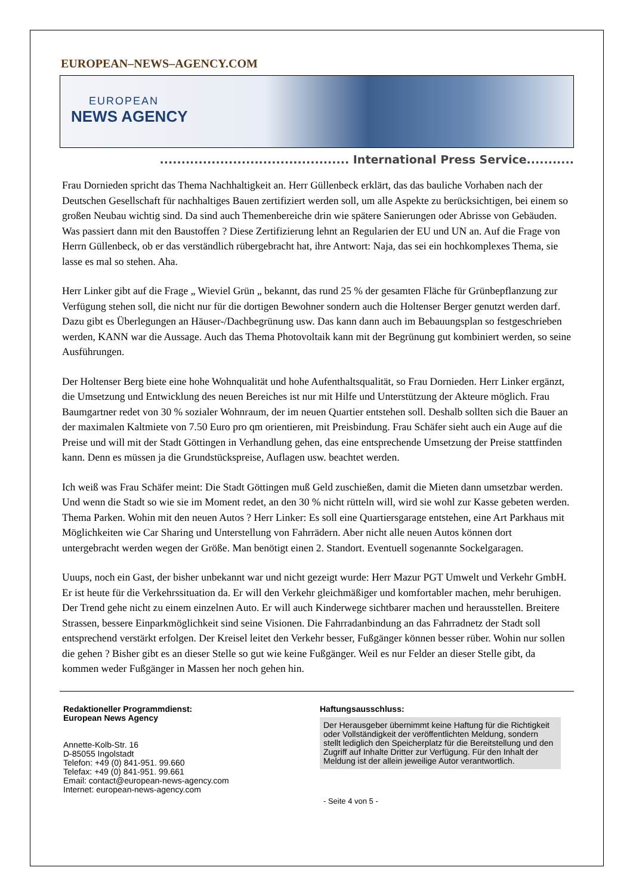EUROPEAN–NEWS–AGENCY.COM
EUROPEAN
NEWS AGENCY
............................................ International Press Service...........
Frau Dornieden spricht das Thema Nachhaltigkeit an. Herr Güllenbeck erklärt, das das bauliche Vorhaben nach der Deutschen Gesellschaft für nachhaltiges Bauen zertifiziert werden soll, um alle Aspekte zu berücksichtigen, bei einem so großen Neubau wichtig sind. Da sind auch Themenbereiche drin wie spätere Sanierungen oder Abrisse von Gebäuden. Was passiert dann mit den Baustoffen ? Diese Zertifizierung lehnt an Regularien der EU und UN an. Auf die Frage von Herrn Güllenbeck, ob er das verständlich rübergebracht hat, ihre Antwort: Naja, das sei ein hochkomplexes Thema, sie lasse es mal so stehen. Aha.
Herr Linker gibt auf die Frage „ Wieviel Grün „ bekannt, das rund 25 % der gesamten Fläche für Grünbepflanzung zur Verfügung stehen soll, die nicht nur für die dortigen Bewohner sondern auch die Holtenser Berger genutzt werden darf. Dazu gibt es Überlegungen an Häuser-/Dachbegrünung usw. Das kann dann auch im Bebauungsplan so festgeschrieben werden, KANN war die Aussage. Auch das Thema Photovoltaik kann mit der Begrünung gut kombiniert werden, so seine Ausführungen.
Der Holtenser Berg biete eine hohe Wohnqualität und hohe Aufenthaltsqualität, so Frau Dornieden. Herr Linker ergänzt, die Umsetzung und Entwicklung des neuen Bereiches ist nur mit Hilfe und Unterstützung der Akteure möglich. Frau Baumgartner redet von 30 % sozialer Wohnraum, der im neuen Quartier entstehen soll. Deshalb sollten sich die Bauer an der maximalen Kaltmiete von 7.50 Euro pro qm orientieren, mit Preisbindung. Frau Schäfer sieht auch ein Auge auf die Preise und will mit der Stadt Göttingen in Verhandlung gehen, das eine entsprechende Umsetzung der Preise stattfinden kann. Denn es müssen ja die Grundstückspreise, Auflagen usw. beachtet werden.
Ich weiß was Frau Schäfer meint: Die Stadt Göttingen muß Geld zuschießen, damit die Mieten dann umsetzbar werden. Und wenn die Stadt so wie sie im Moment redet, an den 30 % nicht rütteln will, wird sie wohl zur Kasse gebeten werden. Thema Parken. Wohin mit den neuen Autos ? Herr Linker: Es soll eine Quartiersgarage entstehen, eine Art Parkhaus mit Möglichkeiten wie Car Sharing und Unterstellung von Fahrrädern. Aber nicht alle neuen Autos können dort untergebracht werden wegen der Größe. Man benötigt einen 2. Standort. Eventuell sogenannte Sockelgaragen.
Uuups, noch ein Gast, der bisher unbekannt war und nicht gezeigt wurde: Herr Mazur PGT Umwelt und Verkehr GmbH. Er ist heute für die Verkehrssituation da. Er will den Verkehr gleichmäßiger und komfortabler machen, mehr beruhigen. Der Trend gehe nicht zu einem einzelnen Auto. Er will auch Kinderwege sichtbarer machen und herausstellen. Breitere Strassen, bessere Einparkmöglichkeit sind seine Visionen. Die Fahrradanbindung an das Fahrradnetz der Stadt soll entsprechend verstärkt erfolgen. Der Kreisel leitet den Verkehr besser, Fußgänger können besser rüber. Wohin nur sollen die gehen ? Bisher gibt es an dieser Stelle so gut wie keine Fußgänger. Weil es nur Felder an dieser Stelle gibt, da kommen weder Fußgänger in Massen her noch gehen hin.
Redaktioneller Programmdienst:
European News Agency
Annette-Kolb-Str. 16
D-85055 Ingolstadt
Telefon: +49 (0) 841-951. 99.660
Telefax: +49 (0) 841-951. 99.661
Email: contact@european-news-agency.com
Internet: european-news-agency.com
Haftungsausschluss:
Der Herausgeber übernimmt keine Haftung für die Richtigkeit oder Vollständigkeit der veröffentlichten Meldung, sondern stellt lediglich den Speicherplatz für die Bereitstellung und den Zugriff auf Inhalte Dritter zur Verfügung. Für den Inhalt der Meldung ist der allein jeweilige Autor verantwortlich.
- Seite 4 von 5 -